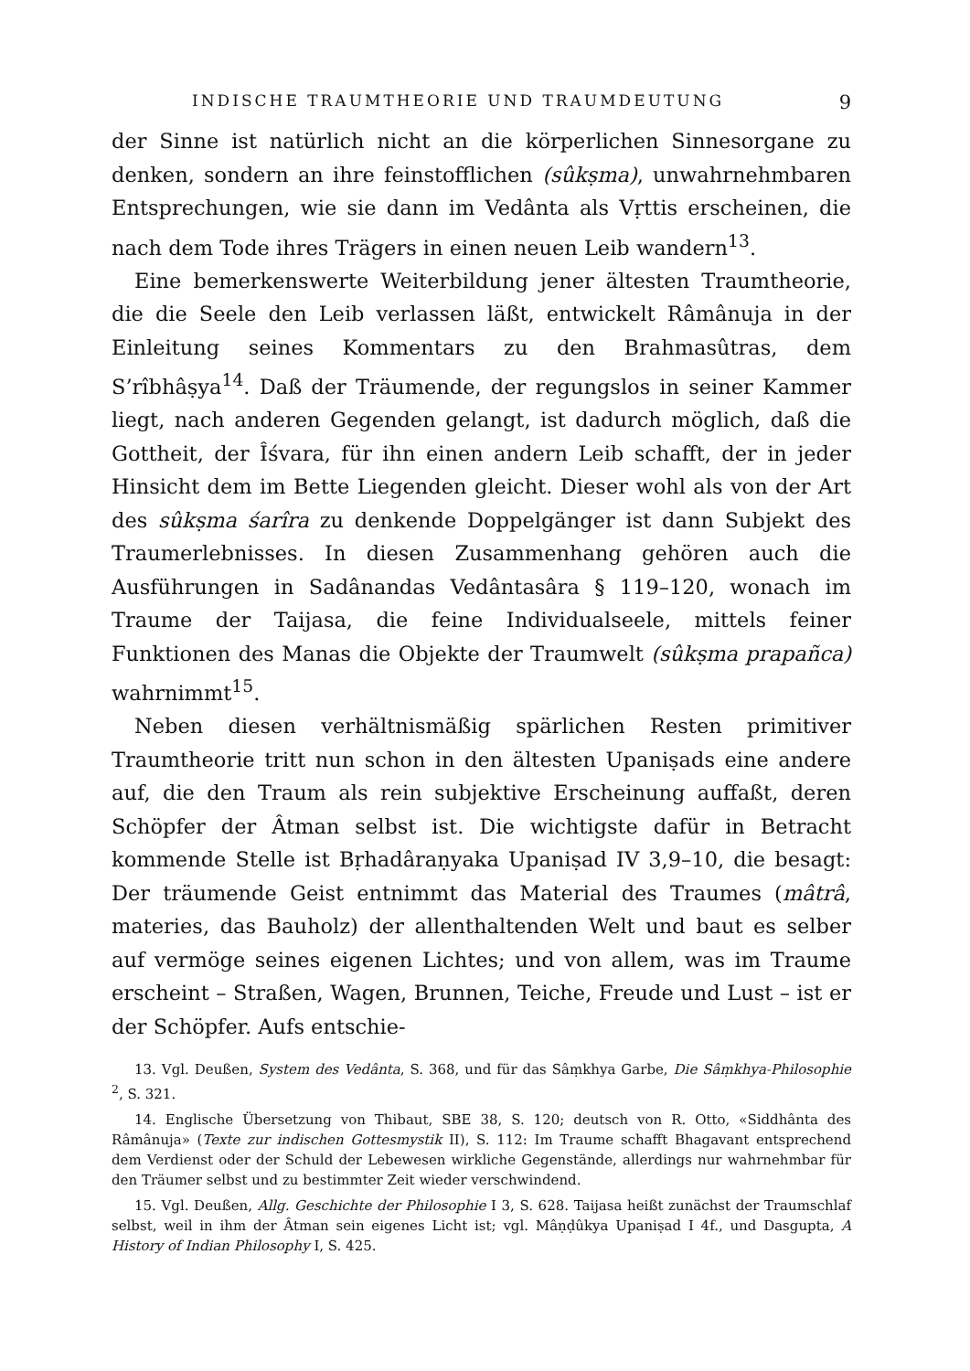INDISCHE TRAUMTHEORIE UND TRAUMDEUTUNG 9
der Sinne ist natürlich nicht an die körperlichen Sinnesorgane zu denken, sondern an ihre feinstofflichen (sûkṣma), unwahrnehmbaren Entsprechungen, wie sie dann im Vedânta als Vṛttis erscheinen, die nach dem Tode ihres Trägers in einen neuen Leib wandern<sup>13</sup>.
Eine bemerkenswerte Weiterbildung jener ältesten Traumtheorie, die die Seele den Leib verlassen läßt, entwickelt Râmânuja in der Einleitung seines Kommentars zu den Brahmasûtras, dem S’rîbhâṣya<sup>14</sup>. Daß der Träumende, der regungslos in seiner Kammer liegt, nach anderen Gegenden gelangt, ist dadurch möglich, daß die Gottheit, der Îśvara, für ihn einen andern Leib schafft, der in jeder Hinsicht dem im Bette Liegenden gleicht. Dieser wohl als von der Art des sûkṣma śarîra zu denkende Doppelgänger ist dann Subjekt des Traumerlebnisses. In diesen Zusammenhang gehören auch die Ausführungen in Sadânandas Vedântasâra § 119–120, wonach im Traume der Taijasa, die feine Individualseele, mittels feiner Funktionen des Manas die Objekte der Traumwelt (sûkṣma prapañca) wahrnimmt<sup>15</sup>.
Neben diesen verhältnismäßig spärlichen Resten primitiver Traumtheorie tritt nun schon in den ältesten Upaniṣads eine andere auf, die den Traum als rein subjektive Erscheinung auffaßt, deren Schöpfer der Âtman selbst ist. Die wichtigste dafür in Betracht kommende Stelle ist Bṛhadâraṇyaka Upaniṣad IV 3,9–10, die besagt: Der träumende Geist entnimmt das Material des Traumes (mâtrâ, materies, das Bauholz) der allenthaltenden Welt und baut es selber auf vermöge seines eigenen Lichtes; und von allem, was im Traume erscheint – Straßen, Wagen, Brunnen, Teiche, Freude und Lust – ist er der Schöpfer. Aufs entschie-
13. Vgl. Deußen, System des Vedânta, S. 368, und für das Sâṃkhya Garbe, Die Sâṃkhya-Philosophie <sup>2</sup>, S. 321.
14. Englische Übersetzung von Thibaut, SBE 38, S. 120; deutsch von R. Otto, «Siddhânta des Râmânuja» (Texte zur indischen Gottesmystik II), S. 112: Im Traume schafft Bhagavant entsprechend dem Verdienst oder der Schuld der Lebewesen wirkliche Gegenstände, allerdings nur wahrnehmbar für den Träumer selbst und zu bestimmter Zeit wieder verschwindend.
15. Vgl. Deußen, Allg. Geschichte der Philosophie I 3, S. 628. Taijasa heißt zunächst der Traumschlaf selbst, weil in ihm der Âtman sein eigenes Licht ist; vgl. Mâṇḍûkya Upaniṣad I 4f., und Dasgupta, A History of Indian Philosophy I, S. 425.